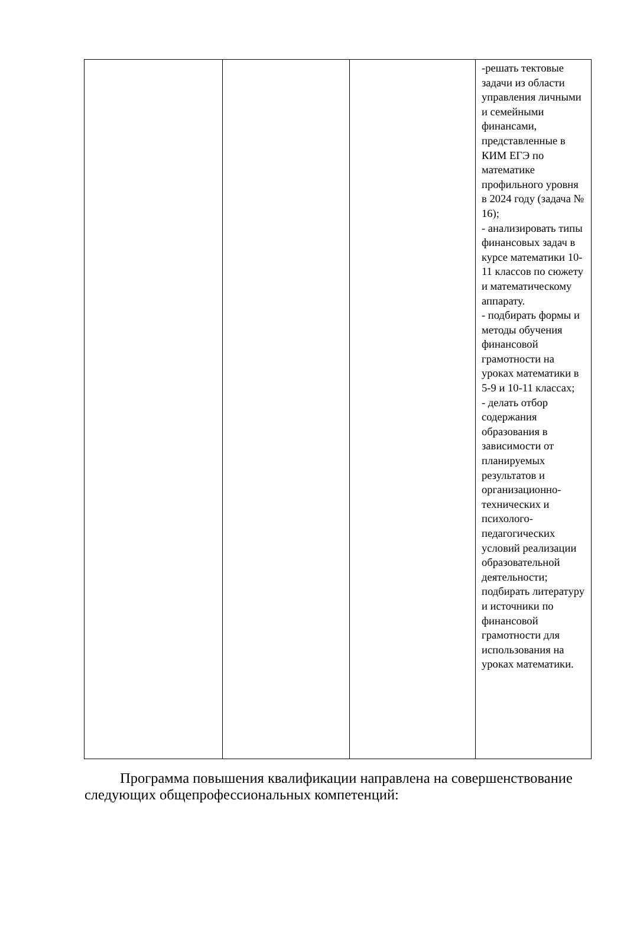| | | | -решать тектовые задачи из области управления личными и семейными финансами, представленные в КИМ ЕГЭ по математике профильного уровня в 2024 году (задача № 16); - анализировать типы финансовых задач в курсе математики 10-11 классов по сюжету и математическому аппарату. - подбирать формы и методы обучения финансовой грамотности на уроках математики в 5-9 и 10-11 классах; - делать отбор содержания образования в зависимости от планируемых результатов и организационно-технических и психолого-педагогических условий реализации образовательной деятельности; подбирать литературу и источники по финансовой грамотности для использования на уроках математики. |
Программа повышения квалификации направлена на совершенствование следующих общепрофессиональных компетенций: